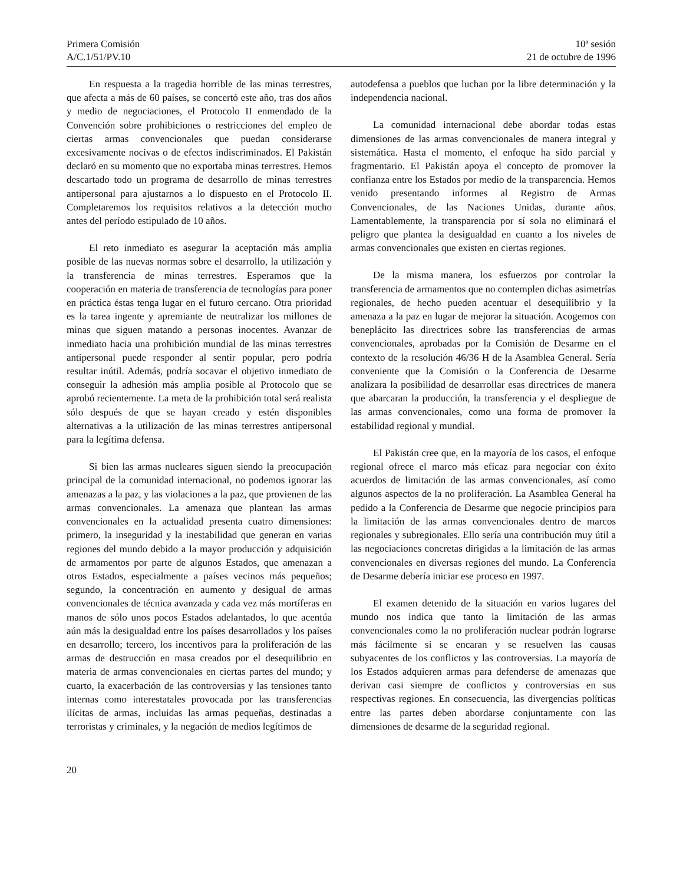Primera Comisión
A/C.1/51/PV.10
10ª sesión
21 de octubre de 1996
En respuesta a la tragedia horrible de las minas terrestres, que afecta a más de 60 países, se concertó este año, tras dos años y medio de negociaciones, el Protocolo II enmendado de la Convención sobre prohibiciones o restricciones del empleo de ciertas armas convencionales que puedan considerarse excesivamente nocivas o de efectos indiscriminados. El Pakistán declaró en su momento que no exportaba minas terrestres. Hemos descartado todo un programa de desarrollo de minas terrestres antipersonal para ajustarnos a lo dispuesto en el Protocolo II. Completaremos los requisitos relativos a la detección mucho antes del período estipulado de 10 años.
El reto inmediato es asegurar la aceptación más amplia posible de las nuevas normas sobre el desarrollo, la utilización y la transferencia de minas terrestres. Esperamos que la cooperación en materia de transferencia de tecnologías para poner en práctica éstas tenga lugar en el futuro cercano. Otra prioridad es la tarea ingente y apremiante de neutralizar los millones de minas que siguen matando a personas inocentes. Avanzar de inmediato hacia una prohibición mundial de las minas terrestres antipersonal puede responder al sentir popular, pero podría resultar inútil. Además, podría socavar el objetivo inmediato de conseguir la adhesión más amplia posible al Protocolo que se aprobó recientemente. La meta de la prohibición total será realista sólo después de que se hayan creado y estén disponibles alternativas a la utilización de las minas terrestres antipersonal para la legítima defensa.
Si bien las armas nucleares siguen siendo la preocupación principal de la comunidad internacional, no podemos ignorar las amenazas a la paz, y las violaciones a la paz, que provienen de las armas convencionales. La amenaza que plantean las armas convencionales en la actualidad presenta cuatro dimensiones: primero, la inseguridad y la inestabilidad que generan en varias regiones del mundo debido a la mayor producción y adquisición de armamentos por parte de algunos Estados, que amenazan a otros Estados, especialmente a países vecinos más pequeños; segundo, la concentración en aumento y desigual de armas convencionales de técnica avanzada y cada vez más mortíferas en manos de sólo unos pocos Estados adelantados, lo que acentúa aún más la desigualdad entre los países desarrollados y los países en desarrollo; tercero, los incentivos para la proliferación de las armas de destrucción en masa creados por el desequilibrio en materia de armas convencionales en ciertas partes del mundo; y cuarto, la exacerbación de las controversias y las tensiones tanto internas como interestatales provocada por las transferencias ilícitas de armas, incluidas las armas pequeñas, destinadas a terroristas y criminales, y la negación de medios legítimos de
autodefensa a pueblos que luchan por la libre determinación y la independencia nacional.
La comunidad internacional debe abordar todas estas dimensiones de las armas convencionales de manera integral y sistemática. Hasta el momento, el enfoque ha sido parcial y fragmentario. El Pakistán apoya el concepto de promover la confianza entre los Estados por medio de la transparencia. Hemos venido presentando informes al Registro de Armas Convencionales, de las Naciones Unidas, durante años. Lamentablemente, la transparencia por sí sola no eliminará el peligro que plantea la desigualdad en cuanto a los niveles de armas convencionales que existen en ciertas regiones.
De la misma manera, los esfuerzos por controlar la transferencia de armamentos que no contemplen dichas asimetrías regionales, de hecho pueden acentuar el desequilibrio y la amenaza a la paz en lugar de mejorar la situación. Acogemos con beneplácito las directrices sobre las transferencias de armas convencionales, aprobadas por la Comisión de Desarme en el contexto de la resolución 46/36 H de la Asamblea General. Sería conveniente que la Comisión o la Conferencia de Desarme analizara la posibilidad de desarrollar esas directrices de manera que abarcaran la producción, la transferencia y el despliegue de las armas convencionales, como una forma de promover la estabilidad regional y mundial.
El Pakistán cree que, en la mayoría de los casos, el enfoque regional ofrece el marco más eficaz para negociar con éxito acuerdos de limitación de las armas convencionales, así como algunos aspectos de la no proliferación. La Asamblea General ha pedido a la Conferencia de Desarme que negocie principios para la limitación de las armas convencionales dentro de marcos regionales y subregionales. Ello sería una contribución muy útil a las negociaciones concretas dirigidas a la limitación de las armas convencionales en diversas regiones del mundo. La Conferencia de Desarme debería iniciar ese proceso en 1997.
El examen detenido de la situación en varios lugares del mundo nos indica que tanto la limitación de las armas convencionales como la no proliferación nuclear podrán lograrse más fácilmente si se encaran y se resuelven las causas subyacentes de los conflictos y las controversias. La mayoría de los Estados adquieren armas para defenderse de amenazas que derivan casi siempre de conflictos y controversias en sus respectivas regiones. En consecuencia, las divergencias políticas entre las partes deben abordarse conjuntamente con las dimensiones de desarme de la seguridad regional.
20